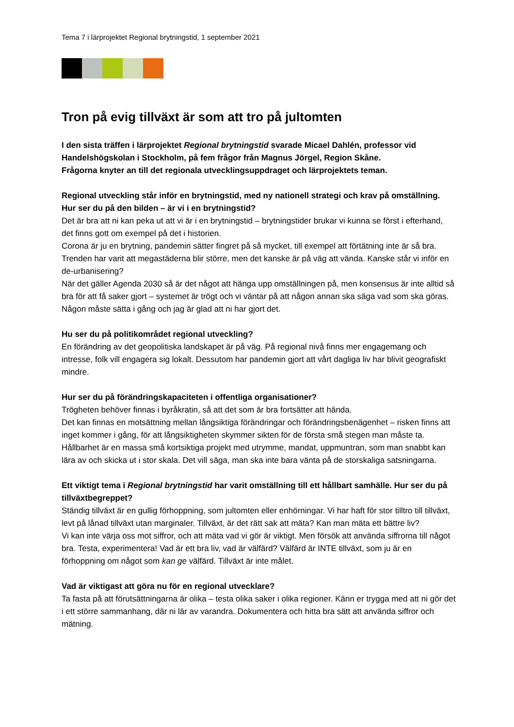Tema 7 i lärprojektet Regional brytningstid, 1 september 2021
Tron på evig tillväxt är som att tro på jultomten
I den sista träffen i lärprojektet Regional brytningstid svarade Micael Dahlén, professor vid Handelshögskolan i Stockholm, på fem frågor från Magnus Jörgel, Region Skåne.
Frågorna knyter an till det regionala utvecklingsuppdraget och lärprojektets teman.
Regional utveckling står inför en brytningstid, med ny nationell strategi och krav på omställning. Hur ser du på den bilden – är vi i en brytningstid?
Det är bra att ni kan peka ut att vi är i en brytningstid – brytningstider brukar vi kunna se först i efterhand, det finns gott om exempel på det i historien.
Corona är ju en brytning, pandemin sätter fingret på så mycket, till exempel att förtätning inte är så bra. Trenden har varit att megastäderna blir större, men det kanske är på väg att vända. Kanske står vi inför en de-urbanisering?
När det gäller Agenda 2030 så är det något att hänga upp omställningen på, men konsensus är inte alltid så bra för att få saker gjort – systemet är trögt och vi väntar på att någon annan ska säga vad som ska göras. Någon måste sätta i gång och jag är glad att ni har gjort det.
Hu ser du på politikområdet regional utveckling?
En förändring av det geopolitiska landskapet är på väg. På regional nivå finns mer engagemang och intresse, folk vill engagera sig lokalt. Dessutom har pandemin gjort att vårt dagliga liv har blivit geografiskt mindre.
Hur ser du på förändringskapaciteten i offentliga organisationer?
Trögheten behöver finnas i byråkratin, så att det som är bra fortsätter att hända.
Det kan finnas en motsättning mellan långsiktiga förändringar och förändringsbenägenhet – risken finns att inget kommer i gång, för att långsiktigheten skymmer sikten för de första små stegen man måste ta.
Hållbarhet är en massa små kortsiktiga projekt med utrymme, mandat, uppmuntran, som man snabbt kan lära av och skicka ut i stor skala. Det vill säga, man ska inte bara vänta på de storskaliga satsningarna.
Ett viktigt tema i Regional brytningstid har varit omställning till ett hållbart samhälle. Hur ser du på tillväxtbegreppet?
Ständig tillväxt är en gullig förhoppning, som jultomten eller enhörningar. Vi har haft för stor tilltro till tillväxt, levt på lånad tillväxt utan marginaler. Tillväxt, är det rätt sak att mäta? Kan man mäta ett bättre liv?
Vi kan inte värja oss mot siffror, och att mäta vad vi gör är viktigt. Men försök att använda siffrorna till något bra. Testa, experimentera! Vad är ett bra liv, vad är välfärd? Välfärd är INTE tillväxt, som ju är en förhoppning om något som kan ge välfärd. Tillväxt är inte målet.
Vad är viktigast att göra nu för en regional utvecklare?
Ta fasta på att förutsättningarna är olika – testa olika saker i olika regioner. Känn er trygga med att ni gör det i ett större sammanhang, där ni lär av varandra. Dokumentera och hitta bra sätt att använda siffror och mätning.